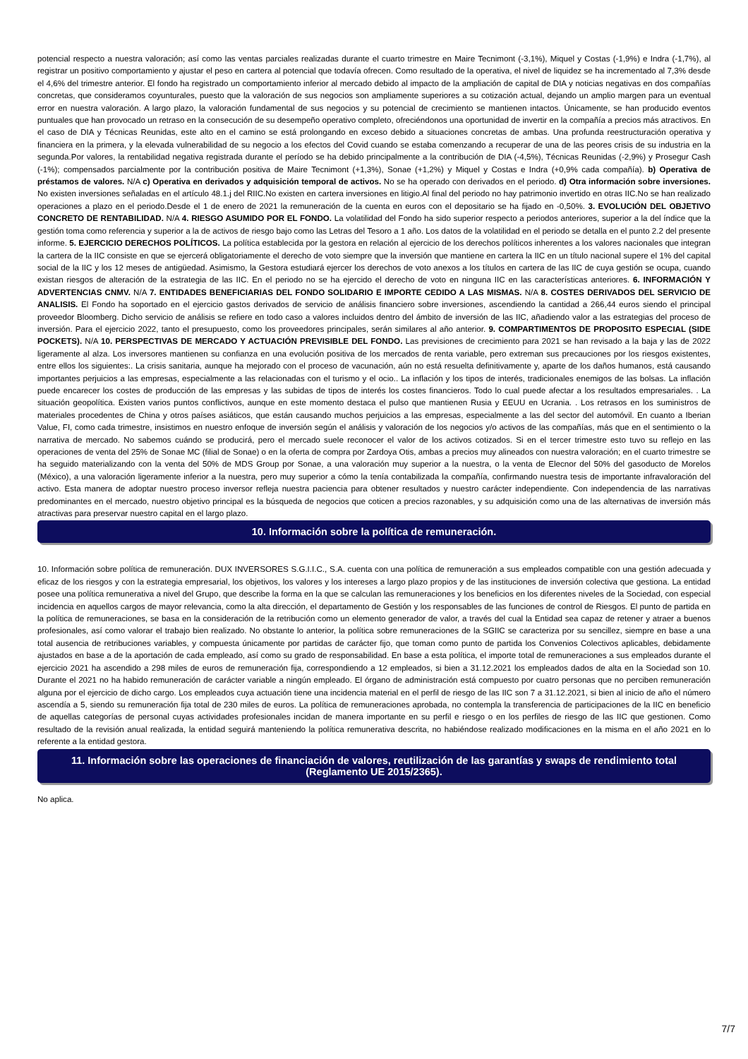potencial respecto a nuestra valoración; así como las ventas parciales realizadas durante el cuarto trimestre en Maire Tecnimont (-3,1%), Miquel y Costas (-1,9%) e Indra (-1,7%), al registrar un positivo comportamiento y ajustar el peso en cartera al potencial que todavía ofrecen. Como resultado de la operativa, el nivel de liquidez se ha incrementado al 7,3% desde el 4,6% del trimestre anterior. El fondo ha registrado un comportamiento inferior al mercado debido al impacto de la ampliación de capital de DIA y noticias negativas en dos compañías concretas, que consideramos coyunturales, puesto que la valoración de sus negocios son ampliamente superiores a su cotización actual, dejando un amplio margen para un eventual error en nuestra valoración. A largo plazo, la valoración fundamental de sus negocios y su potencial de crecimiento se mantienen intactos. Únicamente, se han producido eventos puntuales que han provocado un retraso en la consecución de su desempeño operativo completo, ofreciéndonos una oportunidad de invertir en la compañía a precios más atractivos. En el caso de DIA y Técnicas Reunidas, este alto en el camino se está prolongando en exceso debido a situaciones concretas de ambas. Una profunda reestructuración operativa y financiera en la primera, y la elevada vulnerabilidad de su negocio a los efectos del Covid cuando se estaba comenzando a recuperar de una de las peores crisis de su industria en la segunda.Por valores, la rentabilidad negativa registrada durante el período se ha debido principalmente a la contribución de DIA (-4,5%), Técnicas Reunidas (-2,9%) y Prosegur Cash (-1%); compensados parcialmente por la contribución positiva de Maire Tecnimont (+1,3%), Sonae (+1,2%) y Miquel y Costas e Indra (+0,9% cada compañía). b) Operativa de préstamos de valores. N/A c) Operativa en derivados y adquisición temporal de activos. No se ha operado con derivados en el periodo. d) Otra información sobre inversiones. No existen inversiones señaladas en el artículo 48.1.j del RIIC.No existen en cartera inversiones en litigio.Al final del periodo no hay patrimonio invertido en otras IIC.No se han realizado operaciones a plazo en el periodo.Desde el 1 de enero de 2021 la remuneración de la cuenta en euros con el depositario se ha fijado en -0,50%. 3. EVOLUCIÓN DEL OBJETIVO CONCRETO DE RENTABILIDAD. N/A 4. RIESGO ASUMIDO POR EL FONDO. La volatilidad del Fondo ha sido superior respecto a periodos anteriores, superior a la del índice que la gestión toma como referencia y superior a la de activos de riesgo bajo como las Letras del Tesoro a 1 año. Los datos de la volatilidad en el periodo se detalla en el punto 2.2 del presente informe. 5. EJERCICIO DERECHOS POLÍTICOS. La política establecida por la gestora en relación al ejercicio de los derechos políticos inherentes a los valores nacionales que integran la cartera de la IIC consiste en que se ejercerá obligatoriamente el derecho de voto siempre que la inversión que mantiene en cartera la IIC en un título nacional supere el 1% del capital social de la IIC y los 12 meses de antigüedad. Asimismo, la Gestora estudiará ejercer los derechos de voto anexos a los títulos en cartera de las IIC de cuya gestión se ocupa, cuando existan riesgos de alteración de la estrategia de las IIC. En el periodo no se ha ejercido el derecho de voto en ninguna IIC en las características anteriores. 6. INFORMACIÓN Y ADVERTENCIAS CNMV. N/A 7. ENTIDADES BENEFICIARIAS DEL FONDO SOLIDARIO E IMPORTE CEDIDO A LAS MISMAS. N/A 8. COSTES DERIVADOS DEL SERVICIO DE ANALISIS. El Fondo ha soportado en el ejercicio gastos derivados de servicio de análisis financiero sobre inversiones, ascendiendo la cantidad a 266,44 euros siendo el principal proveedor Bloomberg. Dicho servicio de análisis se refiere en todo caso a valores incluidos dentro del ámbito de inversión de las IIC, añadiendo valor a las estrategias del proceso de inversión. Para el ejercicio 2022, tanto el presupuesto, como los proveedores principales, serán similares al año anterior. 9. COMPARTIMENTOS DE PROPOSITO ESPECIAL (SIDE POCKETS). N/A 10. PERSPECTIVAS DE MERCADO Y ACTUACIÓN PREVISIBLE DEL FONDO. Las previsiones de crecimiento para 2021 se han revisado a la baja y las de 2022 ligeramente al alza. Los inversores mantienen su confianza en una evolución positiva de los mercados de renta variable, pero extreman sus precauciones por los riesgos existentes, entre ellos los siguientes:. La crisis sanitaria, aunque ha mejorado con el proceso de vacunación, aún no está resuelta definitivamente y, aparte de los daños humanos, está causando importantes perjuicios a las empresas, especialmente a las relacionadas con el turismo y el ocio.. La inflación y los tipos de interés, tradicionales enemigos de las bolsas. La inflación puede encarecer los costes de producción de las empresas y las subidas de tipos de interés los costes financieros. Todo lo cual puede afectar a los resultados empresariales. . La situación geopolítica. Existen varios puntos conflictivos, aunque en este momento destaca el pulso que mantienen Rusia y EEUU en Ucrania. . Los retrasos en los suministros de materiales procedentes de China y otros países asiáticos, que están causando muchos perjuicios a las empresas, especialmente a las del sector del automóvil. En cuanto a Iberian Value, FI, como cada trimestre, insistimos en nuestro enfoque de inversión según el análisis y valoración de los negocios y/o activos de las compañías, más que en el sentimiento o la narrativa de mercado. No sabemos cuándo se producirá, pero el mercado suele reconocer el valor de los activos cotizados. Si en el tercer trimestre esto tuvo su reflejo en las operaciones de venta del 25% de Sonae MC (filial de Sonae) o en la oferta de compra por Zardoya Otis, ambas a precios muy alineados con nuestra valoración; en el cuarto trimestre se ha seguido materializando con la venta del 50% de MDS Group por Sonae, a una valoración muy superior a la nuestra, o la venta de Elecnor del 50% del gasoducto de Morelos (México), a una valoración ligeramente inferior a la nuestra, pero muy superior a cómo la tenía contabilizada la compañía, confirmando nuestra tesis de importante infravaloración del activo. Esta manera de adoptar nuestro proceso inversor refleja nuestra paciencia para obtener resultados y nuestro carácter independiente. Con independencia de las narrativas predominantes en el mercado, nuestro objetivo principal es la búsqueda de negocios que coticen a precios razonables, y su adquisición como una de las alternativas de inversión más atractivas para preservar nuestro capital en el largo plazo.
10. Información sobre la política de remuneración.
10. Información sobre política de remuneración. DUX INVERSORES S.G.I.I.C., S.A. cuenta con una política de remuneración a sus empleados compatible con una gestión adecuada y eficaz de los riesgos y con la estrategia empresarial, los objetivos, los valores y los intereses a largo plazo propios y de las instituciones de inversión colectiva que gestiona. La entidad posee una política remunerativa a nivel del Grupo, que describe la forma en la que se calculan las remuneraciones y los beneficios en los diferentes niveles de la Sociedad, con especial incidencia en aquellos cargos de mayor relevancia, como la alta dirección, el departamento de Gestión y los responsables de las funciones de control de Riesgos. El punto de partida en la política de remuneraciones, se basa en la consideración de la retribución como un elemento generador de valor, a través del cual la Entidad sea capaz de retener y atraer a buenos profesionales, así como valorar el trabajo bien realizado. No obstante lo anterior, la política sobre remuneraciones de la SGIIC se caracteriza por su sencillez, siempre en base a una total ausencia de retribuciones variables, y compuesta únicamente por partidas de carácter fijo, que toman como punto de partida los Convenios Colectivos aplicables, debidamente ajustados en base a de la aportación de cada empleado, así como su grado de responsabilidad. En base a esta política, el importe total de remuneraciones a sus empleados durante el ejercicio 2021 ha ascendido a 298 miles de euros de remuneración fija, correspondiendo a 12 empleados, si bien a 31.12.2021 los empleados dados de alta en la Sociedad son 10. Durante el 2021 no ha habido remuneración de carácter variable a ningún empleado. El órgano de administración está compuesto por cuatro personas que no perciben remuneración alguna por el ejercicio de dicho cargo. Los empleados cuya actuación tiene una incidencia material en el perfil de riesgo de las IIC son 7 a 31.12.2021, si bien al inicio de año el número ascendía a 5, siendo su remuneración fija total de 230 miles de euros. La política de remuneraciones aprobada, no contempla la transferencia de participaciones de la IIC en beneficio de aquellas categorías de personal cuyas actividades profesionales incidan de manera importante en su perfil e riesgo o en los perfiles de riesgo de las IIC que gestionen. Como resultado de la revisión anual realizada, la entidad seguirá manteniendo la política remunerativa descrita, no habiéndose realizado modificaciones en la misma en el año 2021 en lo referente a la entidad gestora.
11. Información sobre las operaciones de financiación de valores, reutilización de las garantías y swaps de rendimiento total (Reglamento UE 2015/2365).
No aplica.
7/7